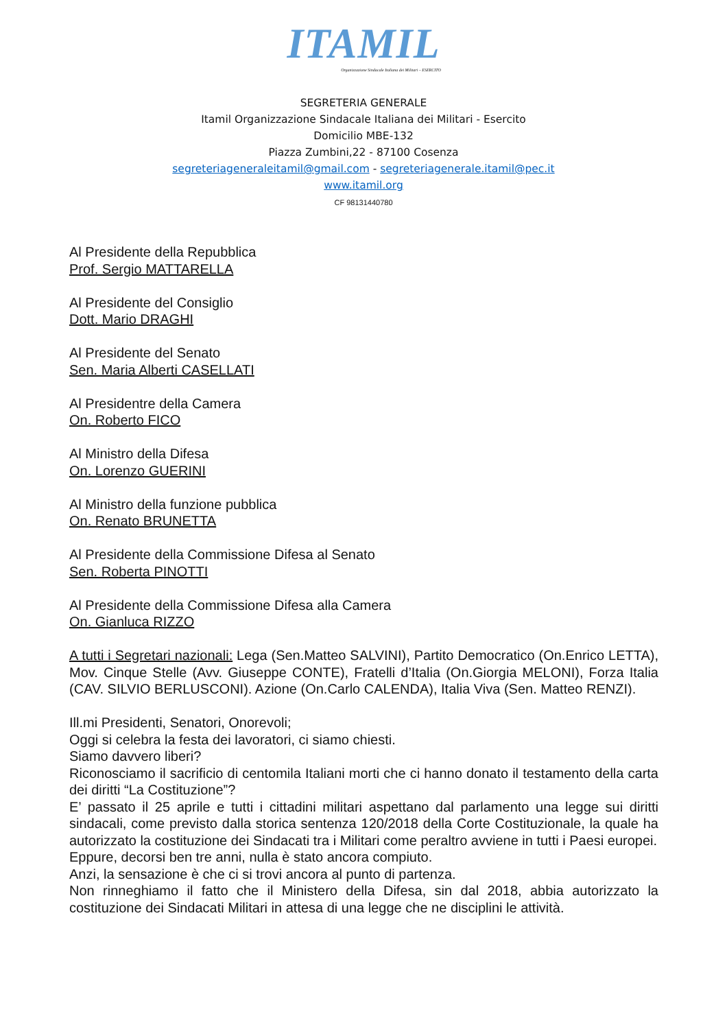ITAMIL
Organizzazione Sindacale Italiana dei Militari – ESERCITO
SEGRETERIA GENERALE
Itamil Organizzazione Sindacale Italiana dei Militari - Esercito
Domicilio MBE-132
Piazza Zumbini,22 - 87100 Cosenza
segreteriageneraleitamil@gmail.com - segreteriagenerale.itamil@pec.it
www.itamil.org
CF 98131440780
Al Presidente della Repubblica
Prof. Sergio MATTARELLA
Al Presidente del Consiglio
Dott. Mario DRAGHI
Al Presidente del Senato
Sen. Maria Alberti CASELLATI
Al Presidentre della Camera
On. Roberto FICO
Al Ministro della Difesa
On. Lorenzo GUERINI
Al Ministro della funzione pubblica
On. Renato BRUNETTA
Al Presidente della Commissione Difesa al Senato
Sen. Roberta PINOTTI
Al Presidente della Commissione Difesa alla Camera
On. Gianluca RIZZO
A tutti i Segretari nazionali: Lega (Sen.Matteo SALVINI), Partito Democratico (On.Enrico LETTA), Mov. Cinque Stelle (Avv. Giuseppe CONTE), Fratelli d’Italia (On.Giorgia MELONI), Forza Italia (CAV. SILVIO BERLUSCONI). Azione (On.Carlo CALENDA), Italia Viva (Sen. Matteo RENZI).
Ill.mi Presidenti, Senatori, Onorevoli;
Oggi si celebra la festa dei lavoratori, ci siamo chiesti.
Siamo davvero liberi?
Riconosciamo il sacrificio di centomila Italiani morti che ci hanno donato il testamento della carta dei diritti “La Costituzione”?
E’ passato il 25 aprile e tutti i cittadini militari aspettano dal parlamento una legge sui diritti sindacali, come previsto dalla storica sentenza 120/2018 della Corte Costituzionale, la quale ha autorizzato la costituzione dei Sindacati tra i Militari come peraltro avviene in tutti i Paesi europei.
Eppure, decorsi ben tre anni, nulla è stato ancora compiuto.
Anzi, la sensazione è che ci si trovi ancora al punto di partenza.
Non rinneghiamo il fatto che il Ministero della Difesa, sin dal 2018, abbia autorizzato la costituzione dei Sindacati Militari in attesa di una legge che ne disciplini le attività.